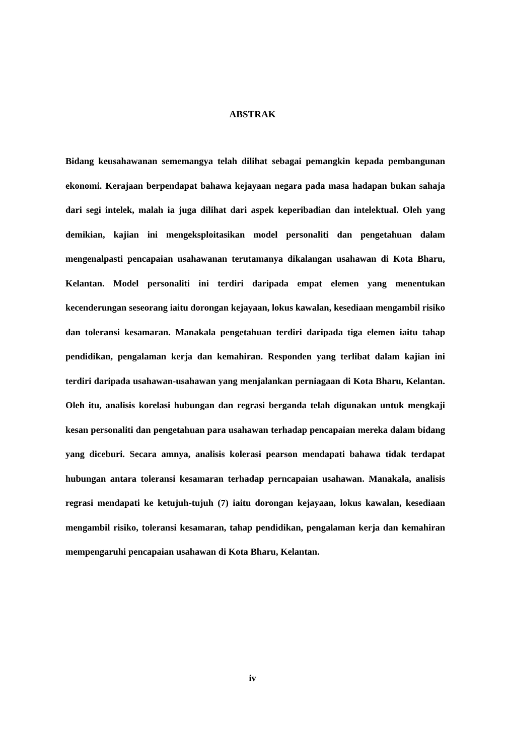ABSTRAK
Bidang keusahawanan sememangya telah dilihat sebagai pemangkin kepada pembangunan ekonomi. Kerajaan berpendapat bahawa kejayaan negara pada masa hadapan bukan sahaja dari segi intelek, malah ia juga dilihat dari aspek keperibadian dan intelektual. Oleh yang demikian, kajian ini mengeksploitasikan model personaliti dan pengetahuan dalam mengenalpasti pencapaian usahawanan terutamanya dikalangan usahawan di Kota Bharu, Kelantan. Model personaliti ini terdiri daripada empat elemen yang menentukan kecenderungan seseorang iaitu dorongan kejayaan, lokus kawalan, kesediaan mengambil risiko dan toleransi kesamaran. Manakala pengetahuan terdiri daripada tiga elemen iaitu tahap pendidikan, pengalaman kerja dan kemahiran. Responden yang terlibat dalam kajian ini terdiri daripada usahawan-usahawan yang menjalankan perniagaan di Kota Bharu, Kelantan. Oleh itu, analisis korelasi hubungan dan regrasi berganda telah digunakan untuk mengkaji kesan personaliti dan pengetahuan para usahawan terhadap pencapaian mereka dalam bidang yang diceburi. Secara amnya, analisis kolerasi pearson mendapati bahawa tidak terdapat hubungan antara toleransi kesamaran terhadap perncapaian usahawan. Manakala, analisis regrasi mendapati ke ketujuh-tujuh (7) iaitu dorongan kejayaan, lokus kawalan, kesediaan mengambil risiko, toleransi kesamaran, tahap pendidikan, pengalaman kerja dan kemahiran mempengaruhi pencapaian usahawan di Kota Bharu, Kelantan.
iv